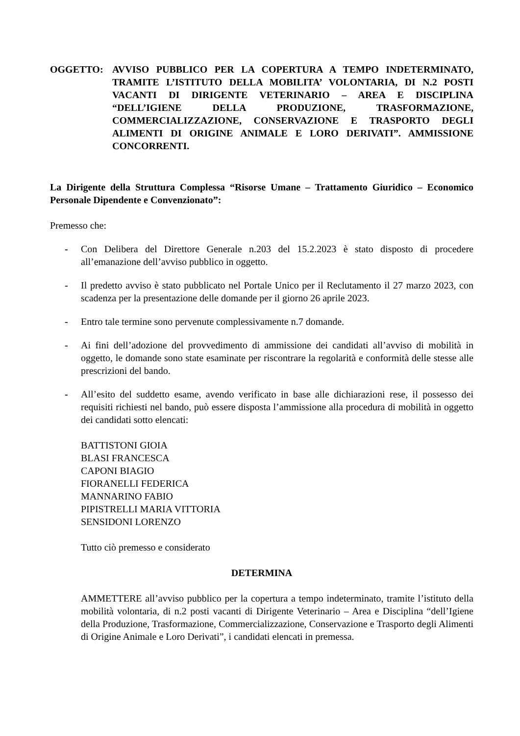OGGETTO: AVVISO PUBBLICO PER LA COPERTURA A TEMPO INDETERMINATO, TRAMITE L’ISTITUTO DELLA MOBILITA’ VOLONTARIA, DI N.2 POSTI VACANTI DI DIRIGENTE VETERINARIO – AREA E DISCIPLINA “DELL’IGIENE DELLA PRODUZIONE, TRASFORMAZIONE, COMMERCIALIZZAZIONE, CONSERVAZIONE E TRASPORTO DEGLI ALIMENTI DI ORIGINE ANIMALE E LORO DERIVATI”. AMMISSIONE CONCORRENTI.
La Dirigente della Struttura Complessa “Risorse Umane – Trattamento Giuridico – Economico Personale Dipendente e Convenzionato”:
Premesso che:
- Con Delibera del Direttore Generale n.203 del 15.2.2023 è stato disposto di procedere all’emanazione dell’avviso pubblico in oggetto.
- Il predetto avviso è stato pubblicato nel Portale Unico per il Reclutamento il 27 marzo 2023, con scadenza per la presentazione delle domande per il giorno 26 aprile 2023.
- Entro tale termine sono pervenute complessivamente n.7 domande.
- Ai fini dell’adozione del provvedimento di ammissione dei candidati all’avviso di mobilità in oggetto, le domande sono state esaminate per riscontrare la regolarità e conformità delle stesse alle prescrizioni del bando.
- All’esito del suddetto esame, avendo verificato in base alle dichiarazioni rese, il possesso dei requisiti richiesti nel bando, può essere disposta l’ammissione alla procedura di mobilità in oggetto dei candidati sotto elencati:
BATTISTONI GIOIA
BLASI FRANCESCA
CAPONI BIAGIO
FIORANELLI FEDERICA
MANNARINO FABIO
PIPISTRELLI MARIA VITTORIA
SENSIDONI LORENZO
Tutto ciò premesso e considerato
DETERMINA
AMMETTERE all’avviso pubblico per la copertura a tempo indeterminato, tramite l’istituto della mobilità volontaria, di n.2 posti vacanti di Dirigente Veterinario – Area e Disciplina “dell’Igiene della Produzione, Trasformazione, Commercializzazione, Conservazione e Trasporto degli Alimenti di Origine Animale e Loro Derivati”, i candidati elencati in premessa.